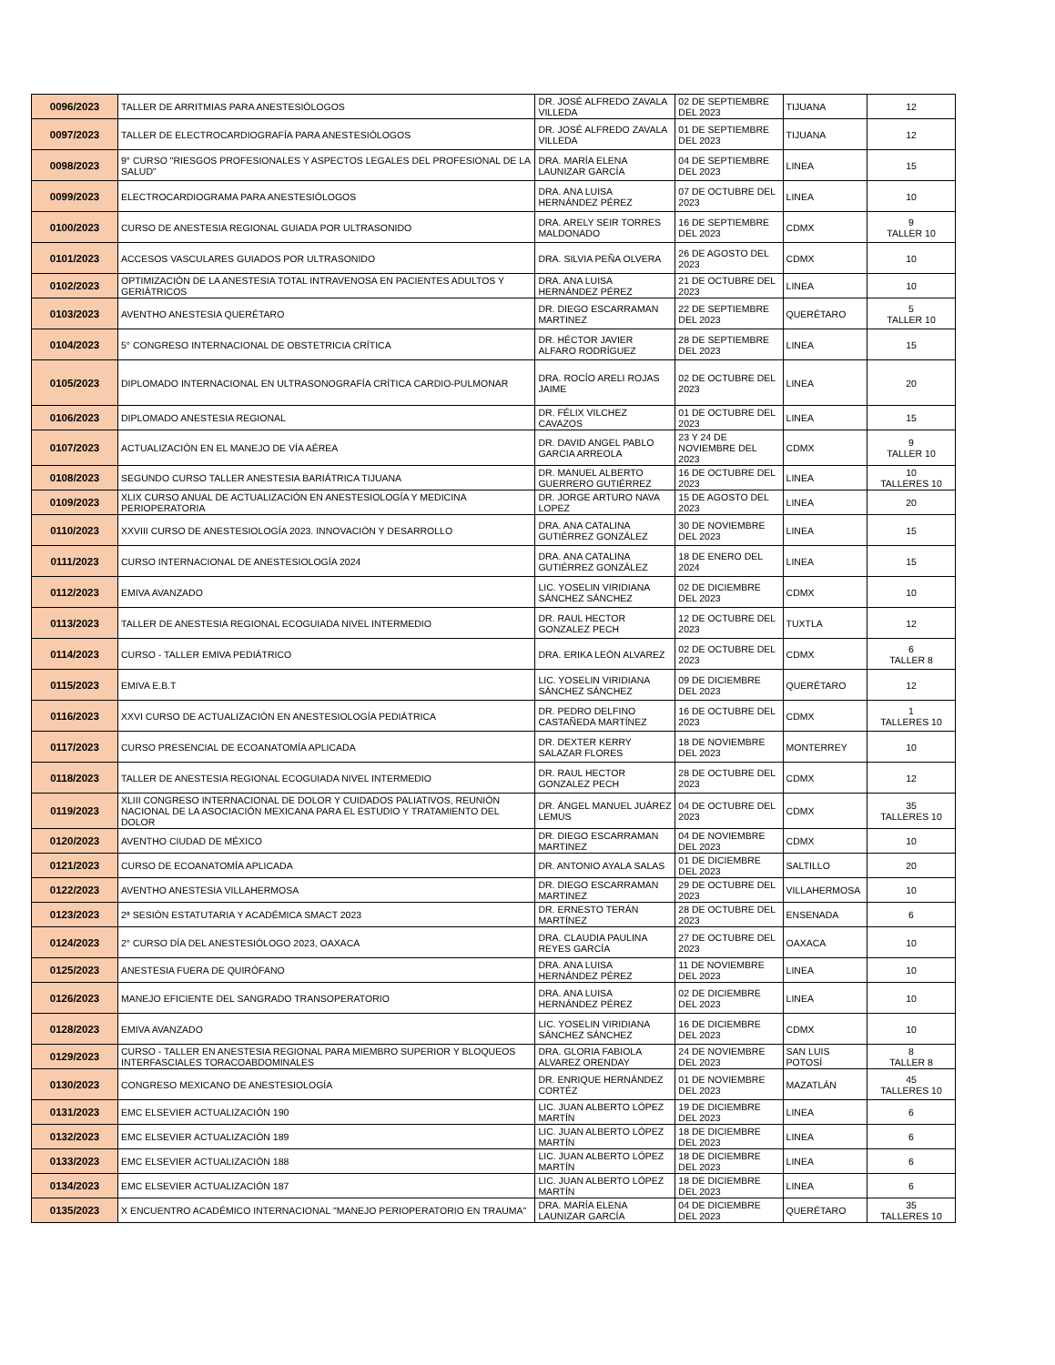| 0096/2023 | TALLER DE ARRITMIAS PARA ANESTESIÓLOGOS | DR. JOSÉ ALFREDO ZAVALA VILLEDA | 02 DE SEPTIEMBRE DEL 2023 | TIJUANA | 12 |
| 0097/2023 | TALLER DE ELECTROCARDIOGRAFÍA PARA ANESTESIÓLOGOS | DR. JOSÉ ALFREDO ZAVALA VILLEDA | 01 DE SEPTIEMBRE DEL 2023 | TIJUANA | 12 |
| 0098/2023 | 9° CURSO "RIESGOS PROFESIONALES Y ASPECTOS LEGALES DEL PROFESIONAL DE LA SALUD" | DRA. MARÍA ELENA LAUNIZAR GARCÍA | 04 DE SEPTIEMBRE DEL 2023 | LINEA | 15 |
| 0099/2023 | ELECTROCARDIOGRAMA PARA ANESTESIÓLOGOS | DRA. ANA LUISA HERNÁNDEZ PÉREZ | 07 DE OCTUBRE DEL 2023 | LINEA | 10 |
| 0100/2023 | CURSO DE ANESTESIA REGIONAL GUIADA POR ULTRASONIDO | DRA. ARELY SEIR TORRES MALDONADO | 16 DE SEPTIEMBRE DEL 2023 | CDMX | 9 TALLER 10 |
| 0101/2023 | ACCESOS VASCULARES GUIADOS POR ULTRASONIDO | DRA. SILVIA PEÑA OLVERA | 26 DE AGOSTO DEL 2023 | CDMX | 10 |
| 0102/2023 | OPTIMIZACIÓN DE LA ANESTESIA TOTAL INTRAVENOSA EN PACIENTES ADULTOS Y GERIÁTRICOS | DRA. ANA LUISA HERNÁNDEZ PÉREZ | 21 DE OCTUBRE DEL 2023 | LINEA | 10 |
| 0103/2023 | AVENTHO ANESTESIA QUERÉTARO | DR. DIEGO ESCARRAMAN MARTINEZ | 22 DE SEPTIEMBRE DEL 2023 | QUERÉTARO | 5 TALLER 10 |
| 0104/2023 | 5° CONGRESO INTERNACIONAL DE OBSTETRICIA CRÍTICA | DR. HÉCTOR JAVIER ALFARO RODRÍGUEZ | 28 DE SEPTIEMBRE DEL 2023 | LINEA | 15 |
| 0105/2023 | DIPLOMADO INTERNACIONAL EN ULTRASONOGRAFÍA CRÍTICA CARDIO-PULMONAR | DRA. ROCÍO ARELI ROJAS JAIME | 02 DE OCTUBRE DEL 2023 | LINEA | 20 |
| 0106/2023 | DIPLOMADO ANESTESIA REGIONAL | DR. FÉLIX VILCHEZ CAVAZOS | 01 DE OCTUBRE DEL 2023 | LINEA | 15 |
| 0107/2023 | ACTUALIZACIÓN EN EL MANEJO DE VÍA AÉREA | DR. DAVID ANGEL PABLO GARCIA ARREOLA | 23 Y 24 DE NOVIEMBRE DEL 2023 | CDMX | 9 TALLER 10 |
| 0108/2023 | SEGUNDO CURSO TALLER ANESTESIA BARIÁTRICA TIJUANA | DR. MANUEL ALBERTO GUERRERO GUTIÉRREZ | 16 DE OCTUBRE DEL 2023 | LINEA | 10 TALLERES 10 |
| 0109/2023 | XLIX CURSO ANUAL DE ACTUALIZACIÓN EN ANESTESIOLOGÍA Y MEDICINA PERIOPERATORIA | DR. JORGE ARTURO NAVA LOPEZ | 15 DE AGOSTO DEL 2023 | LINEA | 20 |
| 0110/2023 | XXVIII CURSO DE ANESTESIOLOGÍA 2023. INNOVACIÓN Y DESARROLLO | DRA. ANA CATALINA GUTIÉRREZ GONZÁLEZ | 30 DE NOVIEMBRE DEL 2023 | LINEA | 15 |
| 0111/2023 | CURSO INTERNACIONAL DE ANESTESIOLOGÍA 2024 | DRA. ANA CATALINA GUTIÉRREZ GONZÁLEZ | 18 DE ENERO DEL 2024 | LINEA | 15 |
| 0112/2023 | EMIVA AVANZADO | LIC. YOSELIN VIRIDIANA SÁNCHEZ SÁNCHEZ | 02 DE DICIEMBRE DEL 2023 | CDMX | 10 |
| 0113/2023 | TALLER DE ANESTESIA REGIONAL ECOGUIADA NIVEL INTERMEDIO | DR. RAUL HECTOR GONZALEZ PECH | 12 DE OCTUBRE DEL 2023 | TUXTLA | 12 |
| 0114/2023 | CURSO - TALLER EMIVA PEDIÁTRICO | DRA. ERIKA LEÓN ALVAREZ | 02 DE OCTUBRE DEL 2023 | CDMX | 6 TALLER 8 |
| 0115/2023 | EMIVA E.B.T | LIC. YOSELIN VIRIDIANA SÁNCHEZ SÁNCHEZ | 09 DE DICIEMBRE DEL 2023 | QUERÉTARO | 12 |
| 0116/2023 | XXVI CURSO DE ACTUALIZACIÓN EN ANESTESIOLOGÍA PEDIÁTRICA | DR. PEDRO DELFINO CASTAÑEDA MARTÍNEZ | 16 DE OCTUBRE DEL 2023 | CDMX | 1 TALLERES 10 |
| 0117/2023 | CURSO PRESENCIAL DE ECOANATOMÍA APLICADA | DR. DEXTER KERRY SALAZAR FLORES | 18 DE NOVIEMBRE DEL 2023 | MONTERREY | 10 |
| 0118/2023 | TALLER DE ANESTESIA REGIONAL ECOGUIADA NIVEL INTERMEDIO | DR. RAUL HECTOR GONZALEZ PECH | 28 DE OCTUBRE DEL 2023 | CDMX | 12 |
| 0119/2023 | XLIII CONGRESO INTERNACIONAL DE DOLOR Y CUIDADOS PALIATIVOS, REUNIÓN NACIONAL DE LA ASOCIACIÓN MEXICANA PARA EL ESTUDIO Y TRATAMIENTO DEL DOLOR | DR. ÁNGEL MANUEL JUÁREZ LEMUS | 04 DE OCTUBRE DEL 2023 | CDMX | 35 TALLERES 10 |
| 0120/2023 | AVENTHO CIUDAD DE MÉXICO | DR. DIEGO ESCARRAMAN MARTINEZ | 04 DE NOVIEMBRE DEL 2023 | CDMX | 10 |
| 0121/2023 | CURSO DE ECOANATOMÍA APLICADA | DR. ANTONIO AYALA SALAS | 01 DE DICIEMBRE DEL 2023 | SALTILLO | 20 |
| 0122/2023 | AVENTHO ANESTESIA VILLAHERMOSA | DR. DIEGO ESCARRAMAN MARTINEZ | 29 DE OCTUBRE DEL 2023 | VILLAHERMOSA | 10 |
| 0123/2023 | 2ª SESIÓN ESTATUTARIA Y ACADÉMICA SMACT 2023 | DR. ERNESTO TERÁN MARTÍNEZ | 28 DE OCTUBRE DEL 2023 | ENSENADA | 6 |
| 0124/2023 | 2° CURSO DÍA DEL ANESTESIÓLOGO 2023, OAXACA | DRA. CLAUDIA PAULINA REYES GARCÍA | 27 DE OCTUBRE DEL 2023 | OAXACA | 10 |
| 0125/2023 | ANESTESIA FUERA DE QUIRÓFANO | DRA. ANA LUISA HERNÁNDEZ PÉREZ | 11 DE NOVIEMBRE DEL 2023 | LINEA | 10 |
| 0126/2023 | MANEJO EFICIENTE DEL SANGRADO TRANSOPERATORIO | DRA. ANA LUISA HERNÁNDEZ PÉREZ | 02 DE DICIEMBRE DEL 2023 | LINEA | 10 |
| 0128/2023 | EMIVA AVANZADO | LIC. YOSELIN VIRIDIANA SÁNCHEZ SÁNCHEZ | 16 DE DICIEMBRE DEL 2023 | CDMX | 10 |
| 0129/2023 | CURSO - TALLER EN ANESTESIA REGIONAL PARA MIEMBRO SUPERIOR Y BLOQUEOS INTERFASCIALES TORACOABDOMINALES | DRA. GLORIA FABIOLA ALVAREZ ORENDAY | 24 DE NOVIEMBRE DEL 2023 | SAN LUIS POTOSÍ | 8 TALLER 8 |
| 0130/2023 | CONGRESO MEXICANO DE ANESTESIOLOGÍA | DR. ENRIQUE HERNÁNDEZ CORTÉZ | 01 DE NOVIEMBRE DEL 2023 | MAZATLÁN | 45 TALLERES 10 |
| 0131/2023 | EMC ELSEVIER ACTUALIZACIÓN 190 | LIC. JUAN ALBERTO LÓPEZ MARTÍN | 19 DE DICIEMBRE DEL 2023 | LINEA | 6 |
| 0132/2023 | EMC ELSEVIER ACTUALIZACIÓN 189 | LIC. JUAN ALBERTO LÓPEZ MARTÍN | 18 DE DICIEMBRE DEL 2023 | LINEA | 6 |
| 0133/2023 | EMC ELSEVIER ACTUALIZACIÓN 188 | LIC. JUAN ALBERTO LÓPEZ MARTÍN | 18 DE DICIEMBRE DEL 2023 | LINEA | 6 |
| 0134/2023 | EMC ELSEVIER ACTUALIZACIÓN 187 | LIC. JUAN ALBERTO LÓPEZ MARTÍN | 18 DE DICIEMBRE DEL 2023 | LINEA | 6 |
| 0135/2023 | X ENCUENTRO ACADÉMICO INTERNACIONAL "MANEJO PERIOPERATORIO EN TRAUMA" | DRA. MARÍA ELENA LAUNIZAR GARCÍA | 04 DE DICIEMBRE DEL 2023 | QUERÉTARO | 35 TALLERES 10 |